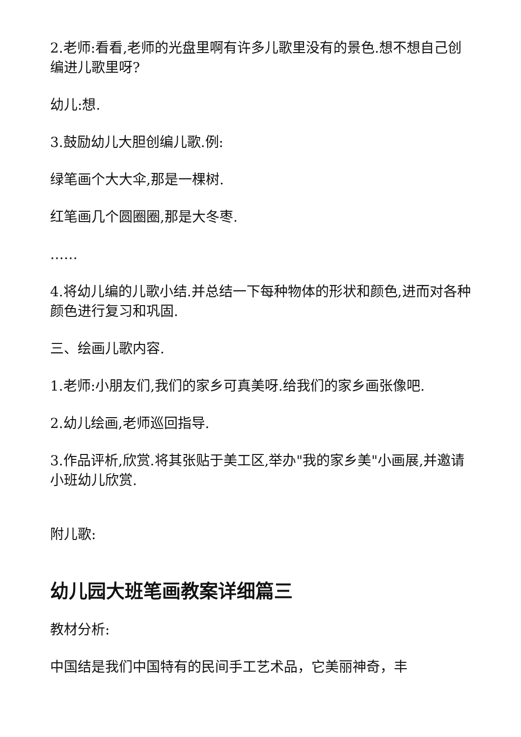2.老师:看看,老师的光盘里啊有许多儿歌里没有的景色.想不想自己创编进儿歌里呀?
幼儿:想.
3.鼓励幼儿大胆创编儿歌.例:
绿笔画个大大伞,那是一棵树.
红笔画几个圆圈圈,那是大冬枣.
……
4.将幼儿编的儿歌小结.并总结一下每种物体的形状和颜色,进而对各种颜色进行复习和巩固.
三、绘画儿歌内容.
1.老师:小朋友们,我们的家乡可真美呀.给我们的家乡画张像吧.
2.幼儿绘画,老师巡回指导.
3.作品评析,欣赏.将其张贴于美工区,举办"我的家乡美"小画展,并邀请小班幼儿欣赏.
附儿歌:
幼儿园大班笔画教案详细篇三
教材分析:
中国结是我们中国特有的民间手工艺术品，它美丽神奇，丰